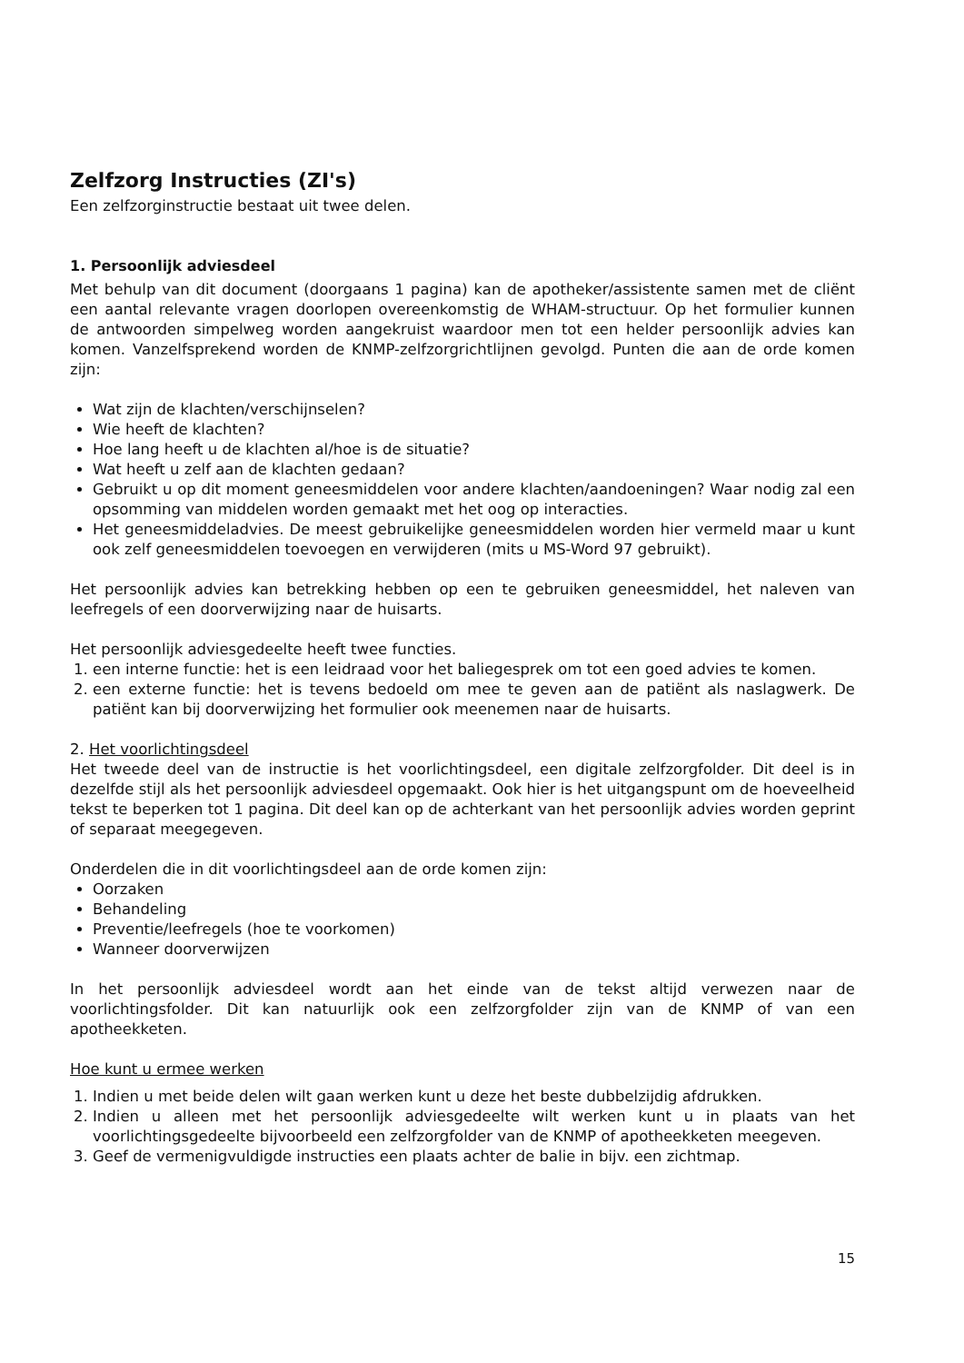Zelfzorg Instructies (ZI's)
Een zelfzorginstructie bestaat uit twee delen.
1. Persoonlijk adviesdeel
Met behulp van dit document (doorgaans 1 pagina) kan de apotheker/assistente samen met de cliënt een aantal relevante vragen doorlopen overeenkomstig de WHAM-structuur. Op het formulier kunnen de antwoorden simpelweg worden aangekruist waardoor men tot een helder persoonlijk advies kan komen. Vanzelfsprekend worden de KNMP-zelfzorgrichtlijnen gevolgd. Punten die aan de orde komen zijn:
Wat zijn de klachten/verschijnselen?
Wie heeft de klachten?
Hoe lang heeft u de klachten al/hoe is de situatie?
Wat heeft u zelf aan de klachten gedaan?
Gebruikt u op dit moment geneesmiddelen voor andere klachten/aandoeningen? Waar nodig zal een opsomming van middelen worden gemaakt met het oog op interacties.
Het geneesmiddeladvies. De meest gebruikelijke geneesmiddelen worden hier vermeld maar u kunt ook zelf geneesmiddelen toevoegen en verwijderen (mits u MS-Word 97 gebruikt).
Het persoonlijk advies kan betrekking hebben op een te gebruiken geneesmiddel, het naleven van leefregels of een doorverwijzing naar de huisarts.
Het persoonlijk adviesgedeelte heeft twee functies.
1. een interne functie: het is een leidraad voor het baliegesprek om tot een goed advies te komen.
2. een externe functie: het is tevens bedoeld om mee te geven aan de patiënt als naslagwerk. De patiënt kan bij doorverwijzing het formulier ook meenemen naar de huisarts.
2. Het voorlichtingsdeel
Het tweede deel van de instructie is het voorlichtingsdeel, een digitale zelfzorgfolder. Dit deel is in dezelfde stijl als het persoonlijk adviesdeel opgemaakt. Ook hier is het uitgangspunt om de hoeveelheid tekst te beperken tot 1 pagina. Dit deel kan op de achterkant van het persoonlijk advies worden geprint of separaat meegegeven.
Onderdelen die in dit voorlichtingsdeel aan de orde komen zijn:
Oorzaken
Behandeling
Preventie/leefregels (hoe te voorkomen)
Wanneer doorverwijzen
In het persoonlijk adviesdeel wordt aan het einde van de tekst altijd verwezen naar de voorlichtingsfolder. Dit kan natuurlijk ook een zelfzorgfolder zijn van de KNMP of van een apotheekketen.
Hoe kunt u ermee werken
1. Indien u met beide delen wilt gaan werken kunt u deze het beste dubbelzijdig afdrukken.
2. Indien u alleen met het persoonlijk adviesgedeelte wilt werken kunt u in plaats van het voorlichtingsgedeelte bijvoorbeeld een zelfzorgfolder van de KNMP of apotheekketen meegeven.
3. Geef de vermenigvuldigde instructies een plaats achter de balie in bijv. een zichtmap.
15